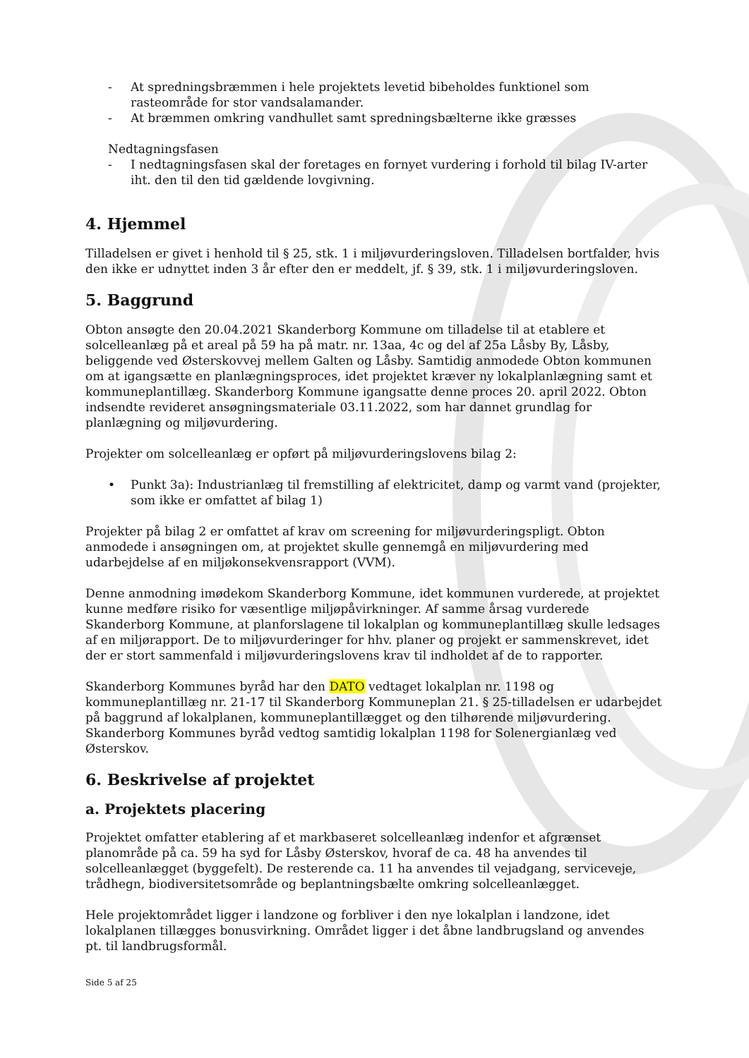- At spredningsbræmmen i hele projektets levetid bibeholdes funktionel som rasteområde for stor vandsalamander.
- At bræmmen omkring vandhullet samt spredningsbælterne ikke græsses
Nedtagningsfasen
- I nedtagningsfasen skal der foretages en fornyet vurdering i forhold til bilag IV-arter iht. den til den tid gældende lovgivning.
4. Hjemmel
Tilladelsen er givet i henhold til § 25, stk. 1 i miljøvurderingsloven. Tilladelsen bortfalder, hvis den ikke er udnyttet inden 3 år efter den er meddelt, jf. § 39, stk. 1 i miljøvurderingsloven.
5. Baggrund
Obton ansøgte den 20.04.2021 Skanderborg Kommune om tilladelse til at etablere et solcelleanlæg på et areal på 59 ha på matr. nr. 13aa, 4c og del af 25a Låsby By, Låsby, beliggende ved Østerskovvej mellem Galten og Låsby. Samtidig anmodede Obton kommunen om at igangsætte en planlægningsproces, idet projektet kræver ny lokalplanlægning samt et kommuneplantillæg. Skanderborg Kommune igangsatte denne proces 20. april 2022. Obton indsendte revideret ansøgningsmateriale 03.11.2022, som har dannet grundlag for planlægning og miljøvurdering.
Projekter om solcelleanlæg er opført på miljøvurderingslovens bilag 2:
• Punkt 3a): Industrianlæg til fremstilling af elektricitet, damp og varmt vand (projekter, som ikke er omfattet af bilag 1)
Projekter på bilag 2 er omfattet af krav om screening for miljøvurderingspligt. Obton anmodede i ansøgningen om, at projektet skulle gennemgå en miljøvurdering med udarbejdelse af en miljøkonsekvensrapport (VVM).
Denne anmodning imødekom Skanderborg Kommune, idet kommunen vurderede, at projektet kunne medføre risiko for væsentlige miljøpåvirkninger. Af samme årsag vurderede Skanderborg Kommune, at planforslagene til lokalplan og kommuneplantillæg skulle ledsages af en miljørapport. De to miljøvurderinger for hhv. planer og projekt er sammenskrevet, idet der er stort sammenfald i miljøvurderingslovens krav til indholdet af de to rapporter.
Skanderborg Kommunes byråd har den DATO vedtaget lokalplan nr. 1198 og kommuneplantillæg nr. 21-17 til Skanderborg Kommuneplan 21. § 25-tilladelsen er udarbejdet på baggrund af lokalplanen, kommuneplantillægget og den tilhørende miljøvurdering. Skanderborg Kommunes byråd vedtog samtidig lokalplan 1198 for Solenergianlæg ved Østerskov.
6. Beskrivelse af projektet
a. Projektets placering
Projektet omfatter etablering af et markbaseret solcelleanlæg indenfor et afgrænset planområde på ca. 59 ha syd for Låsby Østerskov, hvoraf de ca. 48 ha anvendes til solcelleanlægget (byggefelt). De resterende ca. 11 ha anvendes til vejadgang, serviceveje, trådhegn, biodiversitetsområde og beplantningsbælte omkring solcelleanlægget.
Hele projektområdet ligger i landzone og forbliver i den nye lokalplan i landzone, idet lokalplanen tillægges bonusvirkning. Området ligger i det åbne landbrugsland og anvendes pt. til landbrugsformål.
Side 5 af 25